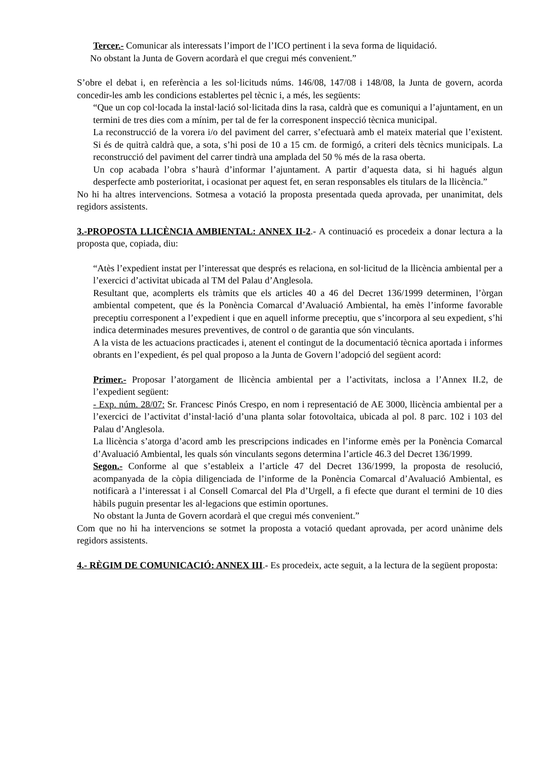Tercer.- Comunicar als interessats l’import de l’ICO pertinent i la seva forma de liquidació.
No obstant la Junta de Govern acordarà el que cregui més convenient.”
S’obre el debat i, en referència a les sol·licituds núms. 146/08, 147/08 i 148/08, la Junta de govern, acorda concedir-les amb les condicions establertes pel tècnic i, a més, les següents:
“Que un cop col·locada la instal·lació sol·licitada dins la rasa, caldrà que es comuniqui a l’ajuntament, en un termini de tres dies com a mínim, per tal de fer la corresponent inspecció tècnica municipal.
La reconstrucció de la vorera i/o del paviment del carrer, s’efectuarà amb el mateix material que l’existent. Si és de quitrà caldrà que, a sota, s’hi posi de 10 a 15 cm. de formigó, a criteri dels tècnics municipals. La reconstrucció del paviment del carrer tindrà una amplada del 50 % més de la rasa oberta.
Un cop acabada l’obra s’haurà d’informar l’ajuntament. A partir d’aquesta data, si hi hagués algun desperfecte amb posterioritat, i ocasionat per aquest fet, en seran responsables els titulars de la llicència.”
No hi ha altres intervencions. Sotmesa a votació la proposta presentada queda aprovada, per unanimitat, dels regidors assistents.
3.-PROPOSTA LLICÈNCIA AMBIENTAL: ANNEX II-2.- A continuació es procedeix a donar lectura a la proposta que, copiada, diu:
“Atès l’expedient instat per l’interessat que després es relaciona, en sol·licitud de la llicència ambiental per a l’exercici d’activitat ubicada al TM del Palau d’Anglesola.
Resultant que, acomplerts els tràmits que els articles 40 a 46 del Decret 136/1999 determinen, l’òrgan ambiental competent, que és la Ponència Comarcal d’Avaluació Ambiental, ha emès l’informe favorable preceptiu corresponent a l’expedient i que en aquell informe preceptiu, que s’incorpora al seu expedient, s’hi indica determinades mesures preventives, de control o de garantia que són vinculants.
A la vista de les actuacions practicades i, atenent el contingut de la documentació tècnica aportada i informes obrants en l’expedient, és pel qual proposo a la Junta de Govern l’adopció del següent acord:
Primer.- Proposar l’atorgament de llicència ambiental per a l’activitats, inclosa a l’Annex II.2, de l’expedient següent:
- Exp. núm. 28/07: Sr. Francesc Pinós Crespo, en nom i representació de AE 3000, llicència ambiental per a l’exercici de l’activitat d’instal·lació d’una planta solar fotovoltaica, ubicada al pol. 8 parc. 102 i 103 del Palau d’Anglesola.
La llicència s’atorga d’acord amb les prescripcions indicades en l’informe emès per la Ponència Comarcal d’Avaluació Ambiental, les quals són vinculants segons determina l’article 46.3 del Decret 136/1999.
Segon.- Conforme al que s’estableix a l’article 47 del Decret 136/1999, la proposta de resolució, acompanyada de la còpia diligenciada de l’informe de la Ponència Comarcal d’Avaluació Ambiental, es notificarà a l’interessat i al Consell Comarcal del Pla d’Urgell, a fi efecte que durant el termini de 10 dies hàbils puguin presentar les al·legacions que estimin oportunes.
No obstant la Junta de Govern acordarà el que cregui més convenient.”
Com que no hi ha intervencions se sotmet la proposta a votació quedant aprovada, per acord unànime dels regidors assistents.
4.- RÈGIM DE COMUNICACIÓ: ANNEX III.- Es procedeix, acte seguit, a la lectura de la següent proposta: